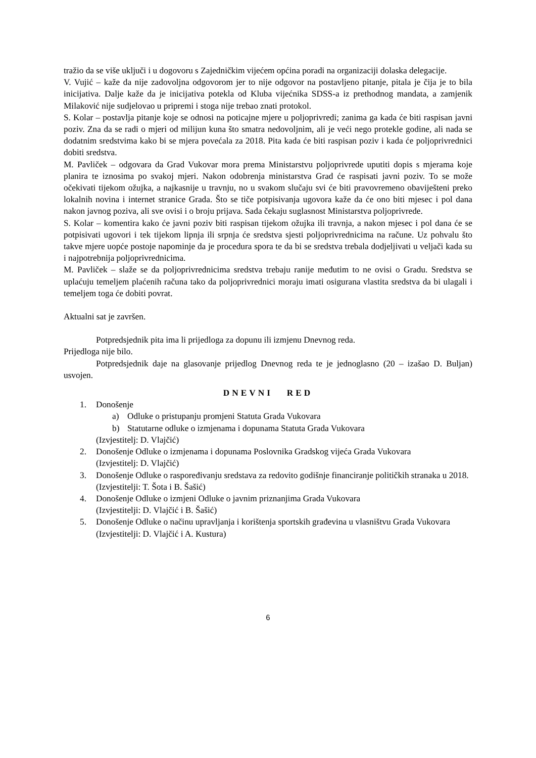tražio da se više uključi i u dogovoru s Zajedničkim vijećem općina poradi na organizaciji dolaska delegacije.
V. Vujić – kaže da nije zadovoljna odgovorom jer to nije odgovor na postavljeno pitanje, pitala je čija je to bila inicijativa. Dalje kaže da je inicijativa potekla od Kluba vijećnika SDSS-a iz prethodnog mandata, a zamjenik Milaković nije sudjelovao u pripremi i stoga nije trebao znati protokol.
S. Kolar – postavlja pitanje koje se odnosi na poticajne mjere u poljoprivredi; zanima ga kada će biti raspisan javni poziv. Zna da se radi o mjeri od milijun kuna što smatra nedovoljnim, ali je veći nego protekle godine, ali nada se dodatnim sredstvima kako bi se mjera povećala za 2018. Pita kada će biti raspisan poziv i kada će poljoprivrednici dobiti sredstva.
M. Pavliček – odgovara da Grad Vukovar mora prema Ministarstvu poljoprivrede uputiti dopis s mjerama koje planira te iznosima po svakoj mjeri. Nakon odobrenja ministarstva Grad će raspisati javni poziv. To se može očekivati tijekom ožujka, a najkasnije u travnju, no u svakom slučaju svi će biti pravovremeno obaviješteni preko lokalnih novina i internet stranice Grada. Što se tiče potpisivanja ugovora kaže da će ono biti mjesec i pol dana nakon javnog poziva, ali sve ovisi i o broju prijava. Sada čekaju suglasnost Ministarstva poljoprivrede.
S. Kolar – komentira kako će javni poziv biti raspisan tijekom ožujka ili travnja, a nakon mjesec i pol dana će se potpisivati ugovori i tek tijekom lipnja ili srpnja će sredstva sjesti poljoprivrednicima na račune. Uz pohvalu što takve mjere uopće postoje napominje da je procedura spora te da bi se sredstva trebala dodjeljivati u veljači kada su i najpotrebnija poljoprivrednicima.
M. Pavliček – slaže se da poljoprivrednicima sredstva trebaju ranije međutim to ne ovisi o Gradu. Sredstva se uplaćuju temeljem plaćenih računa tako da poljoprivrednici moraju imati osigurana vlastita sredstva da bi ulagali i temeljem toga će dobiti povrat.
Aktualni sat je završen.
Potpredsjednik pita ima li prijedloga za dopunu ili izmjenu Dnevnog reda.
Prijedloga nije bilo.
Potpredsjednik daje na glasovanje prijedlog Dnevnog reda te je jednoglasno (20 – izašao D. Buljan) usvojen.
DNEVNI RED
1. Donošenje
a) Odluke o pristupanju promjeni Statuta Grada Vukovara
b) Statutarne odluke o izmjenama i dopunama Statuta Grada Vukovara
(Izvjestitelj: D. Vlajčić)
2. Donošenje Odluke o izmjenama i dopunama Poslovnika Gradskog vijeća Grada Vukovara
(Izvjestitelj: D. Vlajčić)
3. Donošenje Odluke o raspoređivanju sredstava za redovito godišnje financiranje političkih stranaka u 2018.
(Izvjestitelji: T. Šota i B. Šašić)
4. Donošenje Odluke o izmjeni Odluke o javnim priznanjima Grada Vukovara
(Izvjestitelji: D. Vlajčić i B. Šašić)
5. Donošenje Odluke o načinu upravljanja i korištenja sportskih građevina u vlasništvu Grada Vukovara
(Izvjestitelji: D. Vlajčić i A. Kustura)
6